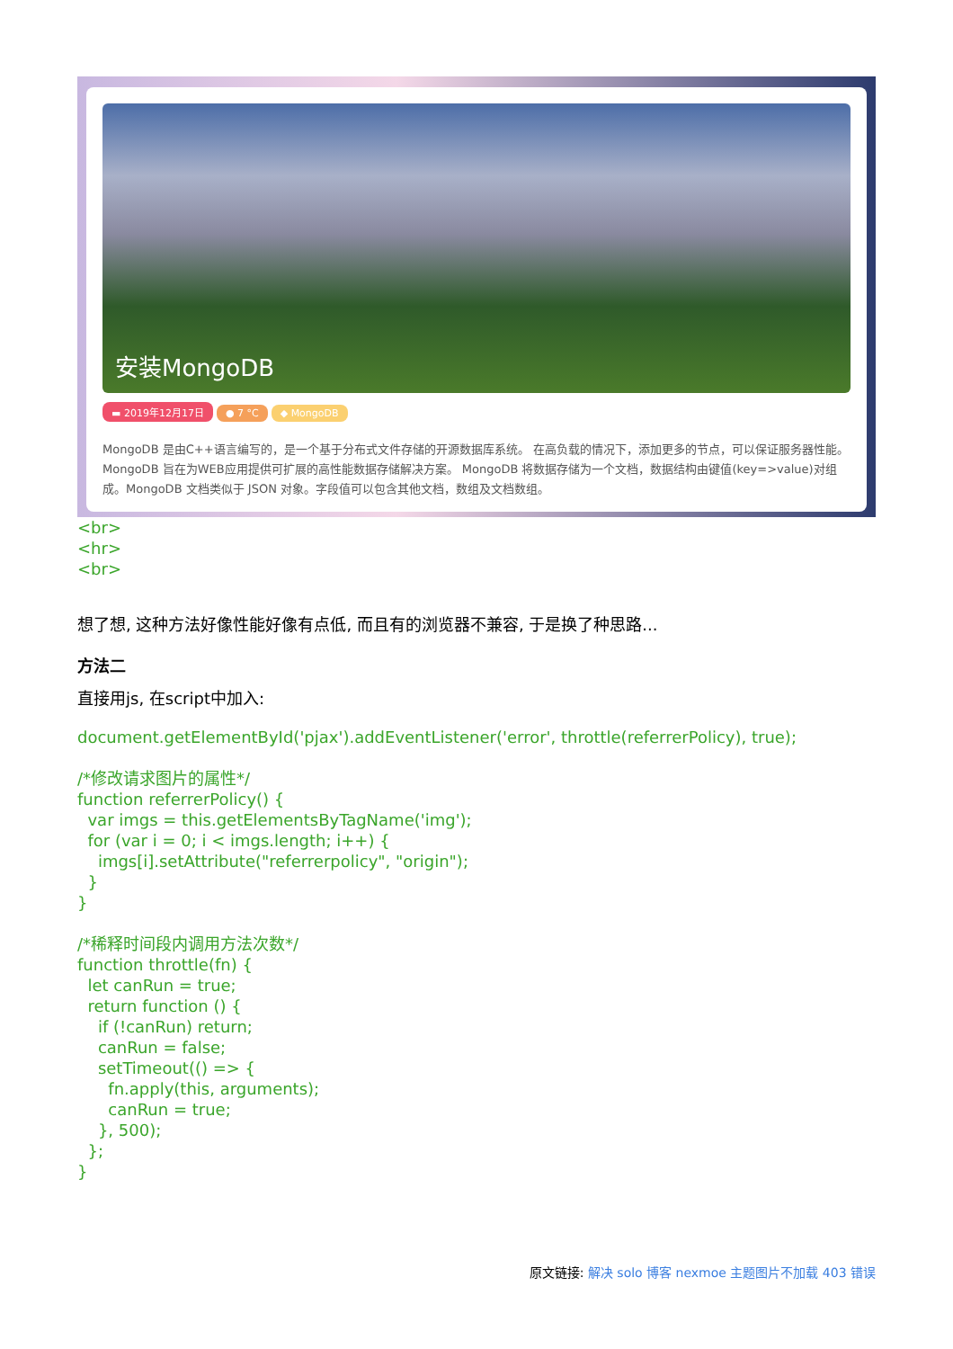安装MongoDB
▬ 2019年12月17日 ● 7 °C ◆ MongoDB
MongoDB 是由C++语言编写的，是一个基于分布式文件存储的开源数据库系统。 在高负载的情况下，添加更多的节点，可以保证服务器性能。 MongoDB 旨在为WEB应用提供可扩展的高性能数据存储解决方案。 MongoDB 将数据存储为一个文档，数据结构由键值(key=>value)对组成。MongoDB 文档类似于 JSON 对象。字段值可以包含其他文档，数组及文档数组。
<br>
<hr>
<br>
想了想, 这种方法好像性能好像有点低, 而且有的浏览器不兼容, 于是换了种思路...
方法二
直接用js, 在script中加入:
document.getElementById('pjax').addEventListener('error', throttle(referrerPolicy), true);

/*修改请求图片的属性*/
function referrerPolicy() {
  var imgs = this.getElementsByTagName('img');
  for (var i = 0; i < imgs.length; i++) {
    imgs[i].setAttribute("referrerpolicy", "origin");
  }
}

/*稀释时间段内调用方法次数*/
function throttle(fn) {
  let canRun = true;
  return function () {
    if (!canRun) return;
    canRun = false;
    setTimeout(() => {
      fn.apply(this, arguments);
      canRun = true;
    }, 500);
  };
}
原文链接: 解决 solo 博客 nexmoe 主题图片不加载 403 错误